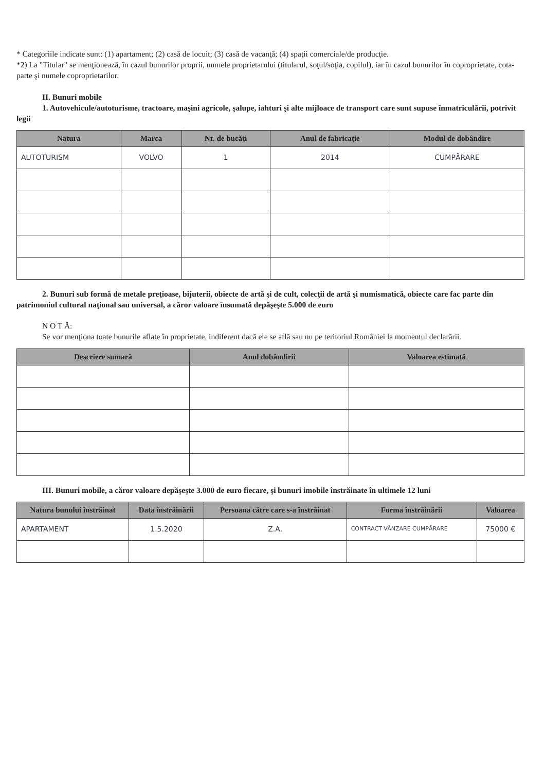* Categoriile indicate sunt: (1) apartament; (2) casă de locuit; (3) casă de vacanţă; (4) spaţii comerciale/de producţie.
*2) La "Titular" se menţionează, în cazul bunurilor proprii, numele proprietarului (titularul, soţul/soţia, copilul), iar în cazul bunurilor în coproprietate, cota-parte şi numele coproprietarilor.
II. Bunuri mobile
1. Autovehicule/autoturisme, tractoare, maşini agricole, şalupe, iahturi şi alte mijloace de transport care sunt supuse înmatriculării, potrivit legii
| Natura | Marca | Nr. de bucăţi | Anul de fabricaţie | Modul de dobândire |
| --- | --- | --- | --- | --- |
| AUTOTURISM | VOLVO | 1 | 2014 | CUMPĂRARE |
2. Bunuri sub formă de metale preţioase, bijuterii, obiecte de artă şi de cult, colecţii de artă şi numismatică, obiecte care fac parte din patrimoniul cultural naţional sau universal, a căror valoare însumată depăşeşte 5.000 de euro
N O T Ă:
Se vor menţiona toate bunurile aflate în proprietate, indiferent dacă ele se află sau nu pe teritoriul României la momentul declarării.
| Descriere sumară | Anul dobândirii | Valoarea estimată |
| --- | --- | --- |
III. Bunuri mobile, a căror valoare depăşeşte 3.000 de euro fiecare, şi bunuri imobile înstrăinate în ultimele 12 luni
| Natura bunului înstrăinat | Data înstrăinării | Persoana către care s-a înstrăinat | Forma înstrăinării | Valoarea |
| --- | --- | --- | --- | --- |
| APARTAMENT | 1.5.2020 | Z.A. | CONTRACT VÂNZARE CUMPĂRARE | 75000 € |